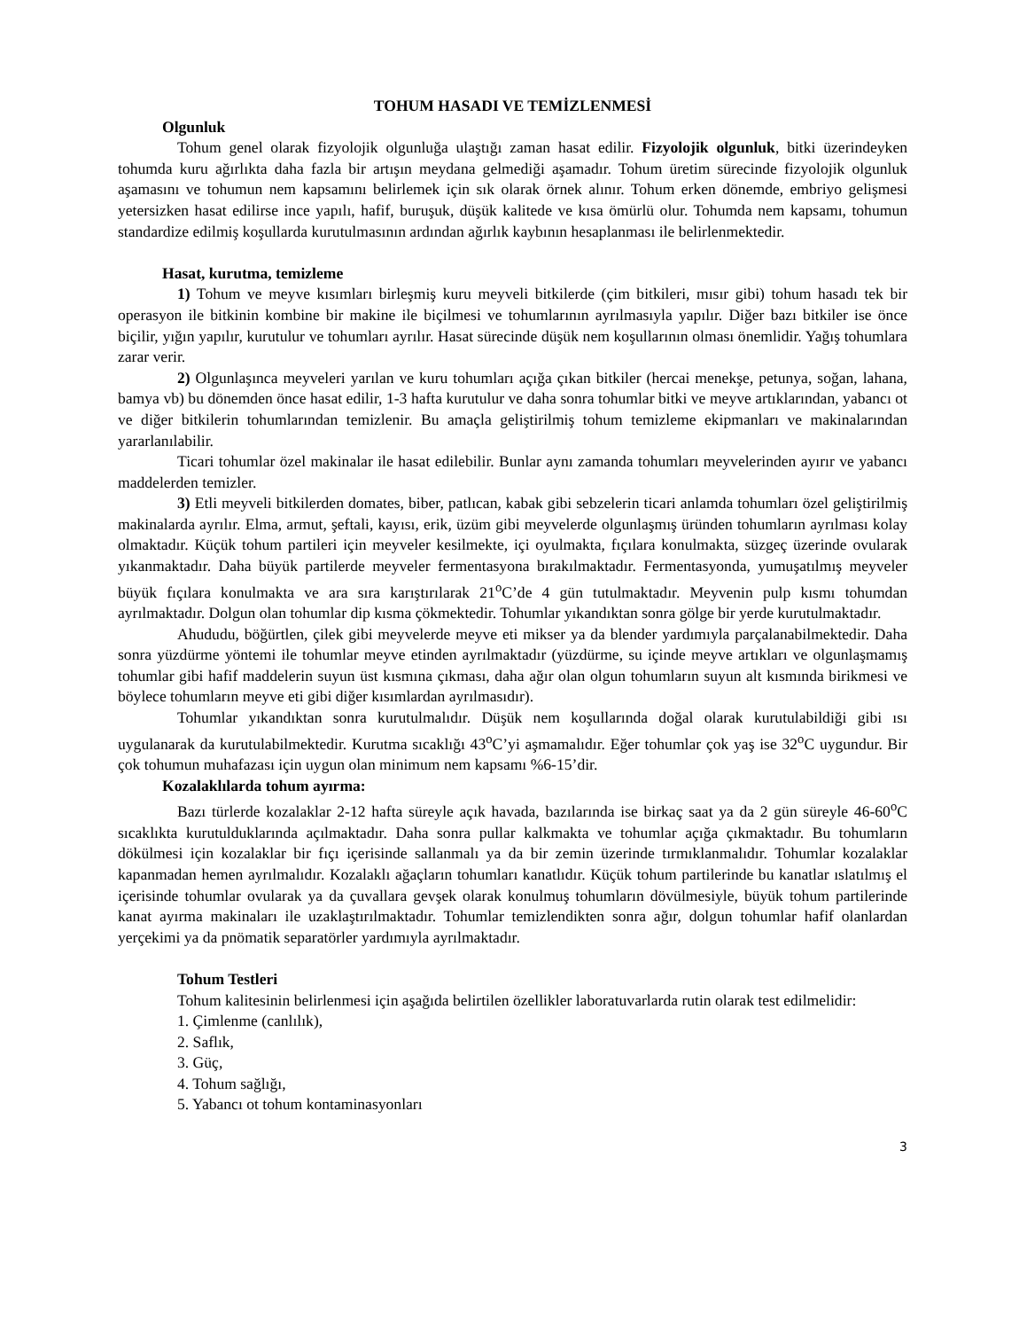TOHUM HASADI VE TEMİZLENMESİ
Olgunluk
Tohum genel olarak fizyolojik olgunluğa ulaştığı zaman hasat edilir. Fizyolojik olgunluk, bitki üzerindeyken tohumda kuru ağırlıkta daha fazla bir artışın meydana gelmediği aşamadır. Tohum üretim sürecinde fizyolojik olgunluk aşamasını ve tohumun nem kapsamını belirlemek için sık olarak örnek alınır. Tohum erken dönemde, embriyo gelişmesi yetersizken hasat edilirse ince yapılı, hafif, buruşuk, düşük kalitede ve kısa ömürlü olur. Tohumda nem kapsamı, tohumun standardize edilmiş koşullarda kurutulmasının ardından ağırlık kaybının hesaplanması ile belirlenmektedir.
Hasat, kurutma, temizleme
1) Tohum ve meyve kısımları birleşmiş kuru meyveli bitkilerde (çim bitkileri, mısır gibi) tohum hasadı tek bir operasyon ile bitkinin kombine bir makine ile biçilmesi ve tohumlarının ayrılmasıyla yapılır. Diğer bazı bitkiler ise önce biçilir, yığın yapılır, kurutulur ve tohumları ayrılır. Hasat sürecinde düşük nem koşullarının olması önemlidir. Yağış tohumlara zarar verir.
2) Olgunlaşınca meyveleri yarılan ve kuru tohumları açığa çıkan bitkiler (hercai menekşe, petunya, soğan, lahana, bamya vb) bu dönemden önce hasat edilir, 1-3 hafta kurutulur ve daha sonra tohumlar bitki ve meyve artıklarından, yabancı ot ve diğer bitkilerin tohumlarından temizlenir. Bu amaçla geliştirilmiş tohum temizleme ekipmanları ve makinalarından yararlanılabilir.
Ticari tohumlar özel makinalar ile hasat edilebilir. Bunlar aynı zamanda tohumları meyvelerinden ayırır ve yabancı maddelerden temizler.
3) Etli meyveli bitkilerden domates, biber, patlıcan, kabak gibi sebzelerin ticari anlamda tohumları özel geliştirilmiş makinalarda ayrılır. Elma, armut, şeftali, kayısı, erik, üzüm gibi meyvelerde olgunlaşmış üründen tohumların ayrılması kolay olmaktadır. Küçük tohum partileri için meyveler kesilmekte, içi oyulmakta, fıçılara konulmakta, süzgeç üzerinde ovularak yıkanmaktadır. Daha büyük partilerde meyveler fermentasyona bırakılmaktadır. Fermentasyonda, yumuşatılmış meyveler büyük fıçılara konulmakta ve ara sıra karıştırılarak 21<sup>o</sup>C’de 4 gün tutulmaktadır. Meyvenin pulp kısmı tohumdan ayrılmaktadır. Dolgun olan tohumlar dip kısma çökmektedir. Tohumlar yıkandıktan sonra gölge bir yerde kurutulmaktadır.
Ahududu, böğürtlen, çilek gibi meyvelerde meyve eti mikser ya da blender yardımıyla parçalanabilmektedir. Daha sonra yüzdürme yöntemi ile tohumlar meyve etinden ayrılmaktadır (yüzdürme, su içinde meyve artıkları ve olgunlaşmamış tohumlar gibi hafif maddelerin suyun üst kısmına çıkması, daha ağır olan olgun tohumların suyun alt kısmında birikmesi ve böylece tohumların meyve eti gibi diğer kısımlardan ayrılmasıdır).
Tohumlar yıkandıktan sonra kurutulmalıdır. Düşük nem koşullarında doğal olarak kurutulabildiği gibi ısı uygulanarak da kurutulabilmektedir. Kurutma sıcaklığı 43<sup>o</sup>C’yi aşmamalıdır. Eğer tohumlar çok yaş ise 32<sup>o</sup>C uygundur. Bir çok tohumun muhafazası için uygun olan minimum nem kapsamı %6-15’dir.
Kozalaklılarda tohum ayırma:
Bazı türlerde kozalaklar 2-12 hafta süreyle açık havada, bazılarında ise birkaç saat ya da 2 gün süreyle 46-60<sup>o</sup>C sıcaklıkta kurutulduklarında açılmaktadır. Daha sonra pullar kalkmakta ve tohumlar açığa çıkmaktadır. Bu tohumların dökülmesi için kozalaklar bir fıçı içerisinde sallanmalı ya da bir zemin üzerinde tırmıklanmalıdır. Tohumlar kozalaklar kapanmadan hemen ayrılmalıdır. Kozalaklı ağaçların tohumları kanatlıdır. Küçük tohum partilerinde bu kanatlar ıslatılmış el içerisinde tohumlar ovularak ya da çuvallara gevşek olarak konulmuş tohumların dövülmesiyle, büyük tohum partilerinde kanat ayırma makinaları ile uzaklaştırılmaktadır. Tohumlar temizlendikten sonra ağır, dolgun tohumlar hafif olanlardan yerçekimi ya da pnömatik separatörler yardımıyla ayrılmaktadır.
Tohum Testleri
Tohum kalitesinin belirlenmesi için aşağıda belirtilen özellikler laboratuvarlarda rutin olarak test edilmelidir:
1. Çimlenme (canlılık),
2. Saflık,
3. Güç,
4. Tohum sağlığı,
5. Yabancı ot tohum kontaminasyonları
3